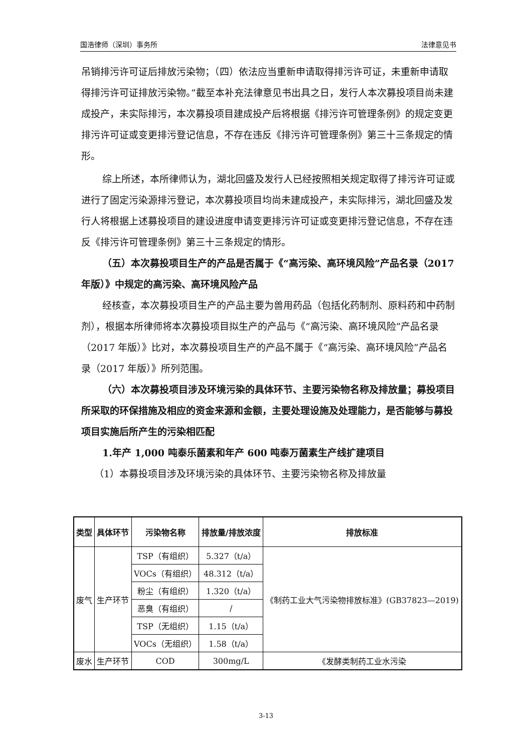国浩律师（深圳）事务所 法律意见书
吊销排污许可证后排放污染物；（四）依法应当重新申请取得排污许可证，未重新申请取得排污许可证排放污染物。”截至本补充法律意见书出具之日，发行人本次募投项目尚未建成投产，未实际排污，本次募投项目建成投产后将根据《排污许可管理条例》的规定变更排污许可证或变更排污登记信息，不存在违反《排污许可管理条例》第三十三条规定的情形。
综上所述，本所律师认为，湖北回盛及发行人已经按照相关规定取得了排污许可证或进行了固定污染源排污登记，本次募投项目均尚未建成投产，未实际排污，湖北回盛及发行人将根据上述募投项目的建设进度申请变更排污许可证或变更排污登记信息，不存在违反《排污许可管理条例》第三十三条规定的情形。
（五）本次募投项目生产的产品是否属于《“高污染、高环境风险”产品名录（2017 年版）》中规定的高污染、高环境风险产品
经核查，本次募投项目生产的产品主要为兽用药品（包括化药制剂、原料药和中药制剂），根据本所律师将本次募投项目拟生产的产品与《“高污染、高环境风险”产品名录（2017 年版）》比对，本次募投项目生产的产品不属于《“高污染、高环境风险”产品名录（2017 年版）》所列范围。
（六）本次募投项目涉及环境污染的具体环节、主要污染物名称及排放量；募投项目所采取的环保措施及相应的资金来源和金额，主要处理设施及处理能力，是否能够与募投项目实施后所产生的污染相匹配
1.年产 1,000 吨泰乐菌素和年产 600 吨泰万菌素生产线扩建项目
（1）本募投项目涉及环境污染的具体环节、主要污染物名称及排放量
| 类型 | 具体环节 | 污染物名称 | 排放量/排放浓度 | 排放标准 |
| --- | --- | --- | --- | --- |
| 废气 | 生产环节 | TSP（有组织） | 5.327（t/a） | 《制药工业大气污染物排放标准》(GB37823—2019) |
| | | VOCs（有组织） | 48.312（t/a） | |
| | | 粉尘（有组织） | 1.320（t/a） | |
| | | 恶臭（有组织） | / | |
| | | TSP（无组织） | 1.15（t/a） | |
| | | VOCs（无组织） | 1.58（t/a） | |
| 废水 | 生产环节 | COD | 300mg/L | 《发酵类制药工业水污染 |
3-13